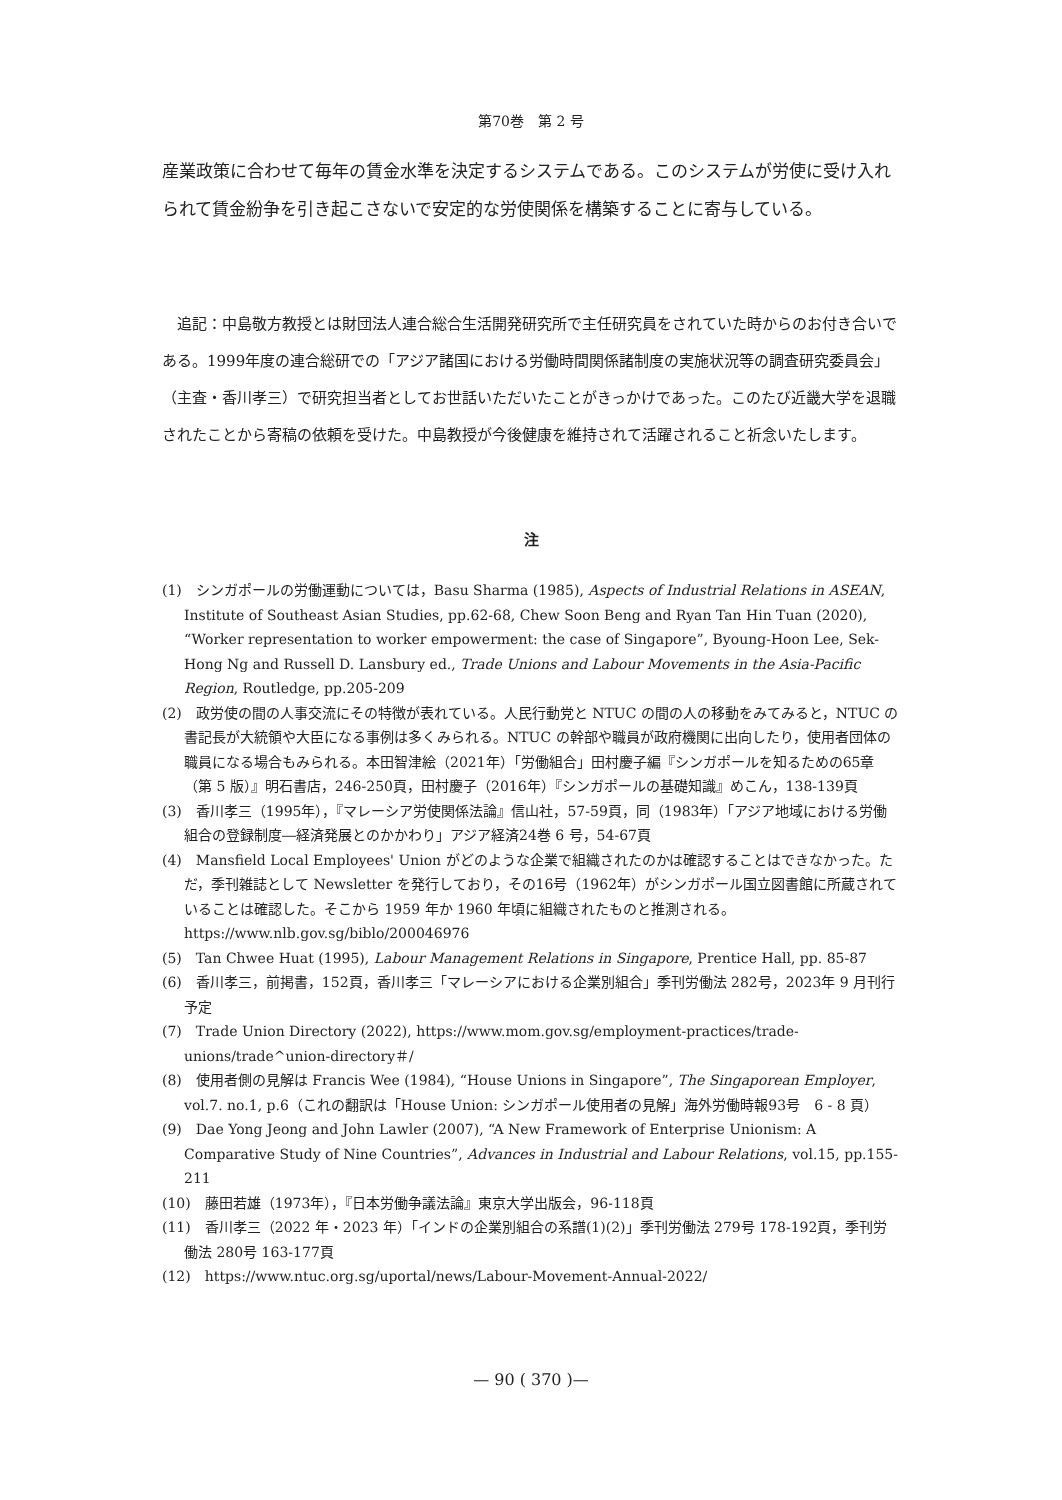第70巻　第 2 号
産業政策に合わせて毎年の賃金水準を決定するシステムである。このシステムが労使に受け入れられて賃金紛争を引き起こさないで安定的な労使関係を構築することに寄与している。
　追記：中島敬方教授とは財団法人連合総合生活開発研究所で主任研究員をされていた時からのお付き合いである。1999年度の連合総研での「アジア諸国における労働時間関係諸制度の実施状況等の調査研究委員会」（主査・香川孝三）で研究担当者としてお世話いただいたことがきっかけであった。このたび近畿大学を退職されたことから寄稿の依頼を受けた。中島教授が今後健康を維持されて活躍されること祈念いたします。
注
(1)　シンガポールの労働運動については，Basu Sharma (1985), Aspects of Industrial Relations in ASEAN, Institute of Southeast Asian Studies, pp.62-68, Chew Soon Beng and Ryan Tan Hin Tuan (2020), “Worker representation to worker empowerment: the case of Singapore”, Byoung-Hoon Lee, Sek-Hong Ng and Russell D. Lansbury ed., Trade Unions and Labour Movements in the Asia-Pacific Region, Routledge, pp.205-209
(2)　政労使の間の人事交流にその特徴が表れている。人民行動党と NTUC の間の人の移動をみてみると，NTUC の書記長が大統領や大臣になる事例は多くみられる。NTUC の幹部や職員が政府機関に出向したり，使用者団体の職員になる場合もみられる。本田智津絵（2021年）「労働組合」田村慶子編『シンガポールを知るための65章（第 5 版）』明石書店，246-250頁，田村慶子（2016年）『シンガポールの基礎知識』めこん，138-139頁
(3)　香川孝三（1995年），『マレーシア労使関係法論』信山社，57-59頁，同（1983年）「アジア地域における労働組合の登録制度―経済発展とのかかわり」アジア経済24巻 6 号，54-67頁
(4)　Mansfield Local Employees' Union がどのような企業で組織されたのかは確認することはできなかった。ただ，季刊雑誌として Newsletter を発行しており，その16号（1962年）がシンガポール国立図書館に所蔵されていることは確認した。そこから 1959 年か 1960 年頃に組織されたものと推測される。https://www.nlb.gov.sg/biblo/200046976
(5)　Tan Chwee Huat (1995), Labour Management Relations in Singapore, Prentice Hall, pp. 85-87
(6)　香川孝三，前掲書，152頁，香川孝三「マレーシアにおける企業別組合」季刊労働法 282号，2023年 9 月刊行予定
(7)　Trade Union Directory (2022), https://www.mom.gov.sg/employment-practices/trade-unions/trade^union-directory＃/
(8)　使用者側の見解は Francis Wee (1984), “House Unions in Singapore”, The Singaporean Employer, vol.7. no.1, p.6（これの翻訳は「House Union: シンガポール使用者の見解」海外労働時報93号　6 - 8 頁）
(9)　Dae Yong Jeong and John Lawler (2007), “A New Framework of Enterprise Unionism: A Comparative Study of Nine Countries”, Advances in Industrial and Labour Relations, vol.15, pp.155-211
(10)　藤田若雄（1973年），『日本労働争議法論』東京大学出版会，96-118頁
(11)　香川孝三（2022 年・2023 年）「インドの企業別組合の系譜(1)(2)」季刊労働法 279号 178-192頁，季刊労働法 280号 163-177頁
(12)　https://www.ntuc.org.sg/uportal/news/Labour-Movement-Annual-2022/
— 90 ( 370 )—